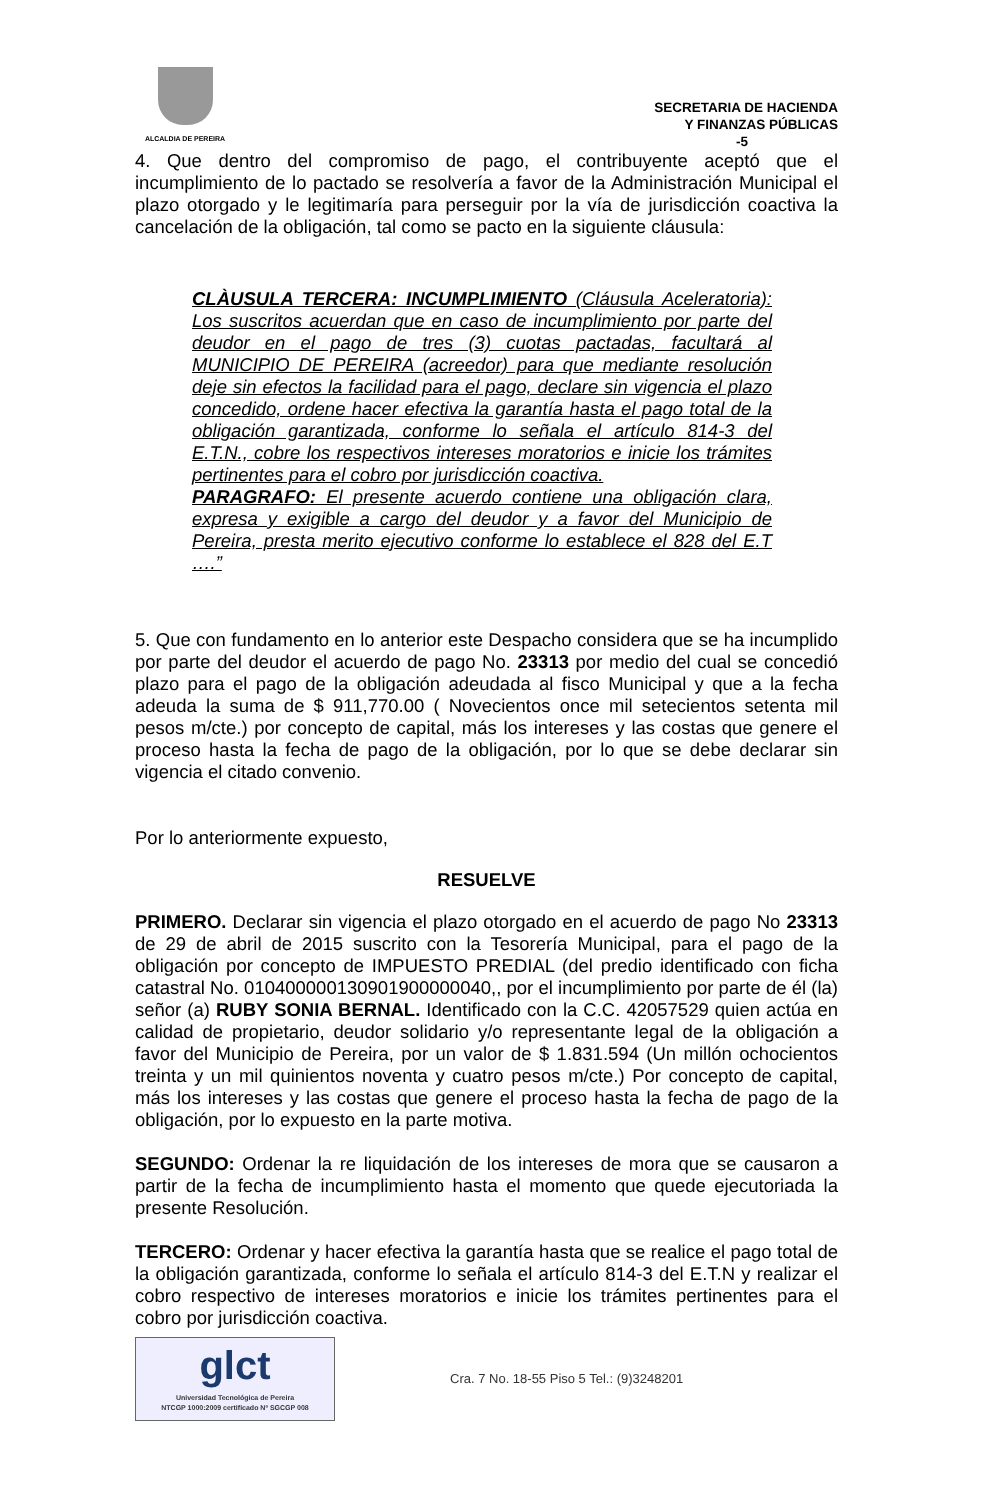ALCALDIA DE PEREIRA
SECRETARIA DE HACIENDA
Y FINANZAS PÚBLICAS
-5
4. Que dentro del compromiso de pago, el contribuyente aceptó que el incumplimiento de lo pactado se resolvería a favor de la Administración Municipal el plazo otorgado y le legitimaría para perseguir por la vía de jurisdicción coactiva la cancelación de la obligación, tal como se pacto en la siguiente cláusula:
CLÀUSULA TERCERA: INCUMPLIMIENTO (Cláusula Aceleratoria): Los suscritos acuerdan que en caso de incumplimiento por parte del deudor en el pago de tres (3) cuotas pactadas, facultará al MUNICIPIO DE PEREIRA (acreedor) para que mediante resolución deje sin efectos la facilidad para el pago, declare sin vigencia el plazo concedido, ordene hacer efectiva la garantía hasta el pago total de la obligación garantizada, conforme lo señala el artículo 814-3 del E.T.N., cobre los respectivos intereses moratorios e inicie los trámites pertinentes para el cobro por jurisdicción coactiva.
PARAGRAFO: El presente acuerdo contiene una obligación clara, expresa y exigible a cargo del deudor y a favor del Municipio de Pereira, presta merito ejecutivo conforme lo establece el 828 del E.T ….”
5. Que con fundamento en lo anterior este Despacho considera que se ha incumplido por parte del deudor el acuerdo de pago No. 23313 por medio del cual se concedió plazo para el pago de la obligación adeudada al fisco Municipal y que a la fecha adeuda la suma de $ 911,770.00 ( Novecientos once mil setecientos setenta mil pesos m/cte.) por concepto de capital, más los intereses y las costas que genere el proceso hasta la fecha de pago de la obligación, por lo que se debe declarar sin vigencia el citado convenio.
Por lo anteriormente expuesto,
RESUELVE
PRIMERO. Declarar sin vigencia el plazo otorgado en el acuerdo de pago No 23313 de 29 de abril de 2015 suscrito con la Tesorería Municipal, para el pago de la obligación por concepto de IMPUESTO PREDIAL (del predio identificado con ficha catastral No. 010400000130901900000040,, por el incumplimiento por parte de él (la) señor (a) RUBY SONIA BERNAL. Identificado con la C.C. 42057529 quien actúa en calidad de propietario, deudor solidario y/o representante legal de la obligación a favor del Municipio de Pereira, por un valor de $ 1.831.594 (Un millón ochocientos treinta y un mil quinientos noventa y cuatro pesos m/cte.) Por concepto de capital, más los intereses y las costas que genere el proceso hasta la fecha de pago de la obligación, por lo expuesto en la parte motiva.
SEGUNDO: Ordenar la re liquidación de los intereses de mora que se causaron a partir de la fecha de incumplimiento hasta el momento que quede ejecutoriada la presente Resolución.
TERCERO: Ordenar y hacer efectiva la garantía hasta que se realice el pago total de la obligación garantizada, conforme lo señala el artículo 814-3 del E.T.N y realizar el cobro respectivo de intereses moratorios e inicie los trámites pertinentes para el cobro por jurisdicción coactiva.
glct
Universidad Tecnológica de Pereira
NTCGP 1000:2009 certificado Nº SGCGP 008
Cra. 7 No. 18-55 Piso 5 Tel.: (9)3248201